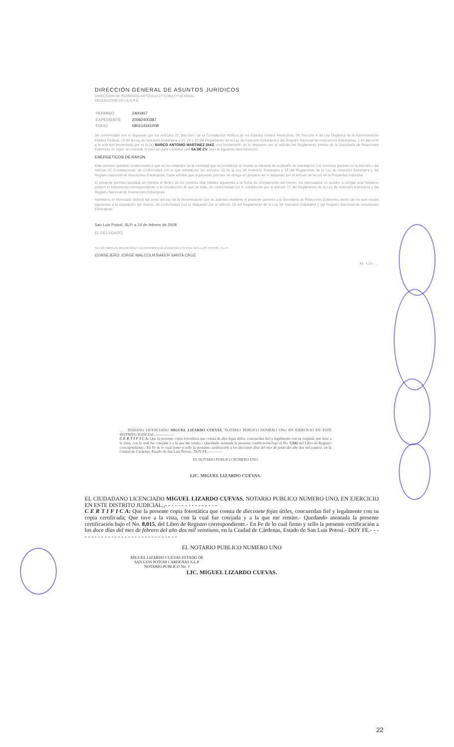DIRECCIÓN GENERAL DE ASUNTOS JURÍDICOS
DIRECCION DE PERMISOS ARTICULO 27 CONSTITUCIONAL
DELEGACION DE LA S.R.E
| PERMISO | 2400407 |
| EXPEDIENTE | 20082400387 |
| FOLIO | 080214241008 |
De conformidad con lo dispuesto por los artículos 27, fracción I de la Constitución Política de los Estados Unidos Mexicanos, 28, fracción V de Ley Orgánica de la Administración Pública Federal, 15 de la Ley de Inversión Extranjera y 13, 14 y 18 del Reglamento de la Ley de Inversión Extranjera y del Registro Nacional de Inversiones Extranjeras, y en atención a la solicitud presentada por el Sr.(a) MARCO ANTONIO MARTINEZ DIAZ, con fundamento en lo dispuesto por el artículo del Reglamento Interior de la Secretaría de Relaciones Exteriores en vigor, se concede el permiso para constituir una SA DE CV, bajo la siguiente denominación:
ENERGETICOS DE RAYON
Este permiso quedará condicionado a que en los estatutos de la sociedad que se constituya se inserte la cláusula de exclusión de extranjeros o el convenio previsto en la fracción I del Artículo 27 Constitucional, de conformidad con lo que establecen los artículos 15 de la Ley de Inversión Extranjera y 14 del Reglamento de la Ley de Inversión Extranjera y del Registro Nacional de Inversiones Extranjeras. Cabe señalar que el presente permiso se otorga sin perjuicio de lo dispuesto por el artículo de la Ley de la Propiedad Industrial.
El presente permiso quedará sin efectos si dentro de los noventa días hábiles siguientes a la fecha de otorgamiento del mismo, los interesados no acuden a otorgar ante fedatario público el instrumento correspondiente a la constitución de que se trata, de conformidad con lo establecido por el artículo 17 del Reglamento de la Ley de Inversión Extranjera y del Registro Nacional de Inversiones Extranjeras.
Asimismo, el interesado deberá dar aviso del uso de la denominación que se autoriza mediante el presente permiso a la Secretaría de Relaciones Exteriores dentro de los seis meses siguientes a la expedición del mismo, de conformidad con lo dispuesto por el artículo 18 del Reglamento de la Ley de Inversión Extranjera y del Registro Nacional de Inversiones Extranjeras.
San Luis Potosí, SLP, a 14 de febrero de 2008
EL DELEGADO
SECRETARIA DE RELACIONES EXTERIORES DELEGACION ESTATAL SAN LUIS POTOSI, S.L.P.
CONSEJERO JORGE MALCOLM BAKER SANTA CRUZ
EL CIU...
. . . DADANO LICENCIADO MIGUEL LIZARDO CUEVAS, NOTARIO PUBLICO NUMERO UNO EN EJERCICIO EN ESTE DISTRITO JUDICIAL.---------------
C E R T I F I C A: Que la presente copia fotostática que consta de diez fojas útiles, concuerdan fiel y legalmente con su original, que tuve a la vista, con la cual fue cotejada y a la que me remito.- Quedando asentada la presente certificación bajo el No. 5,842 del Libro de Registro correspondiente.- En Fe de lo cual firmo y sello la presenta certificación a los diecisiete días del mes de junio del año dos mil catorce, en la Ciudad de Cárdenas, Estado de San Luis Potosí.- DOY FE.-----------
EL NOTARIO PUBLICO NUMERO UNO
LIC. MIGUEL LIZARDO CUEVAS.
EL CIUDADANO LICENCIADO MIGUEL LIZARDO CUEVAS, NOTARIO PUBLICO NUMERO UNO, EN EJERCICIO EN ESTE DISTRITO JUDICIAL.,- - - - - - - - - - - - - - - -
C E R T I F I C A: Que la presente copia fotostática que consta de diecisiete fojas útiles, concuerdan fiel y legalmente con su copia certificada; Que tuve a la vista, con la cual fue cotejada y a la que me remito.- Quedando asentada la presente certificación bajo el No. 8,015, del Libro de Registro correspondiente.- En Fe de lo cual firmo y sello la presente certificación a los doce días del mes de febrero del año dos mil veintiuno, en la Ciudad de Cárdenas, Estado de San Luis Potosí.- DOY FE.- - - - - - - - - - - - - - - - - - - - - - - - - - - - - - -
EL NOTARIO PUBLICO NUMERO UNO
MIGUEL LIZARDO CUEVAS ESTADO DE SAN LUIS POTOSI CARDENAS S.L.P. NOTARIO PUBLICO No. 1
LIC. MIGUEL LIZARDO CUEVAS.
22